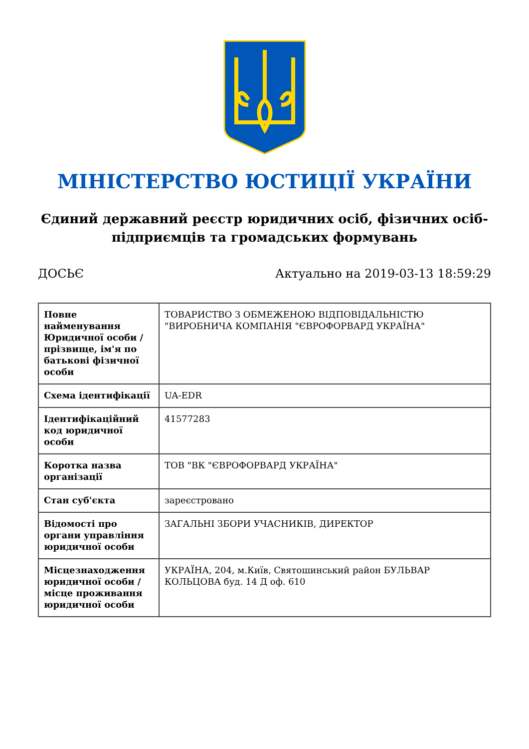МІНІСТЕРСТВО ЮСТИЦІЇ УКРАЇНИ
Єдиний державний реєстр юридичних осіб, фізичних осіб-підприємців та громадських формувань
ДОСЬЄ Актуально на 2019-03-13 18:59:29
| Повне найменування Юридичної особи / прізвище, ім'я по батькові фізичної особи | ТОВАРИСТВО З ОБМЕЖЕНОЮ ВІДПОВІДАЛЬНІСТЮ "ВИРОБНИЧА КОМПАНІЯ "ЄВРОФОРВАРД УКРАЇНА" |
| Схема ідентифікації | UA-EDR |
| Ідентифікаційний код юридичної особи | 41577283 |
| Коротка назва організації | ТОВ "ВК "ЄВРОФОРВАРД УКРАЇНА" |
| Стан суб'єкта | зареєстровано |
| Відомості про органи управління юридичної особи | ЗАГАЛЬНІ ЗБОРИ УЧАСНИКІВ, ДИРЕКТОР |
| Місцезнаходження юридичної особи / місце проживання юридичної особи | УКРАЇНА, 204, м.Київ, Святошинський район БУЛЬВАР КОЛЬЦОВА буд. 14 Д оф. 610 |